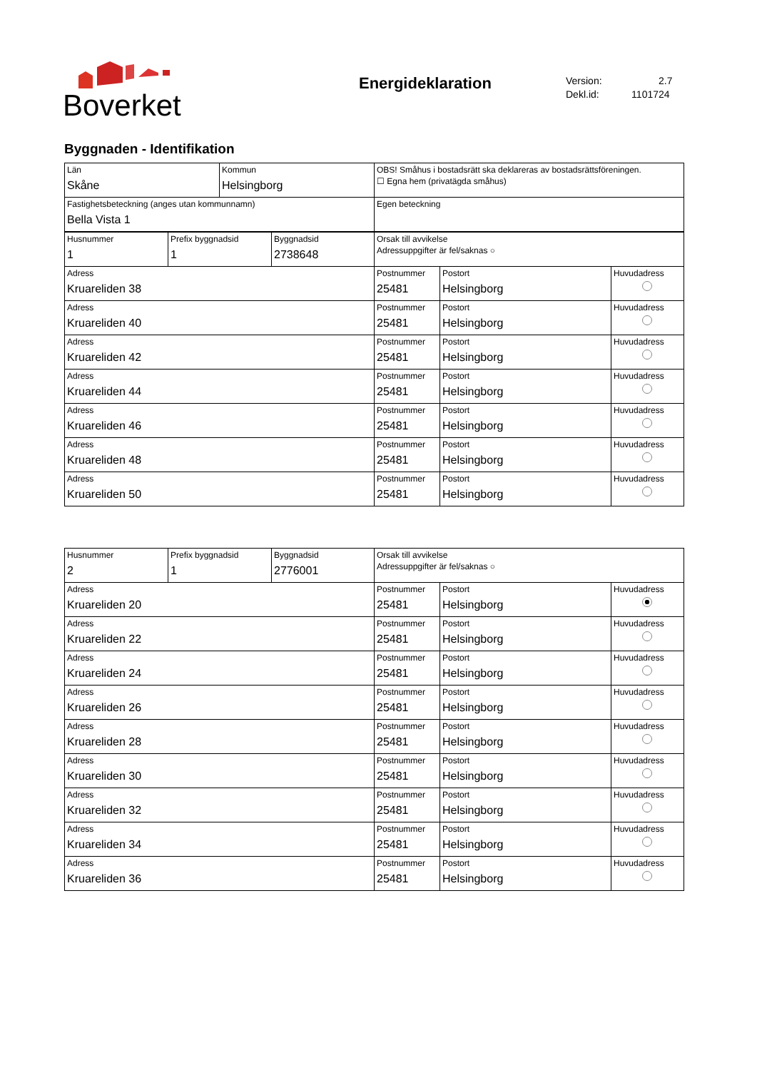Boverket Energideklaration
Version: 2.7
Dekl.id: 1101724
Byggnaden - Identifikation
| Län Skåne | Kommun Helsingborg | OBS! Småhus i bostadsrätt ska deklareras av bostadsrättsföreningen. ☐ Egna hem (privatägda småhus) |
| Fastighetsbeteckning (anges utan kommunnamn) Bella Vista 1 | | Egen beteckning |
| Husnummer 1 | Prefix byggnadsid 1 | Byggnadsid 2738648 | Orsak till avvikelse Adressuppgifter är fel/saknas ○ | | |
| Adress Kruareliden 38 | | | Postnummer 25481 | Postort Helsingborg | Huvudadress |
| Adress Kruareliden 40 | | | Postnummer 25481 | Postort Helsingborg | Huvudadress |
| Adress Kruareliden 42 | | | Postnummer 25481 | Postort Helsingborg | Huvudadress |
| Adress Kruareliden 44 | | | Postnummer 25481 | Postort Helsingborg | Huvudadress |
| Adress Kruareliden 46 | | | Postnummer 25481 | Postort Helsingborg | Huvudadress |
| Adress Kruareliden 48 | | | Postnummer 25481 | Postort Helsingborg | Huvudadress |
| Adress Kruareliden 50 | | | Postnummer 25481 | Postort Helsingborg | Huvudadress |
| Husnummer 2 | Prefix byggnadsid 1 | Byggnadsid 2776001 | Orsak till avvikelse Adressuppgifter är fel/saknas ○ | | |
| Adress Kruareliden 20 | | | Postnummer 25481 | Postort Helsingborg | Huvudadress |
| Adress Kruareliden 22 | | | Postnummer 25481 | Postort Helsingborg | Huvudadress |
| Adress Kruareliden 24 | | | Postnummer 25481 | Postort Helsingborg | Huvudadress |
| Adress Kruareliden 26 | | | Postnummer 25481 | Postort Helsingborg | Huvudadress |
| Adress Kruareliden 28 | | | Postnummer 25481 | Postort Helsingborg | Huvudadress |
| Adress Kruareliden 30 | | | Postnummer 25481 | Postort Helsingborg | Huvudadress |
| Adress Kruareliden 32 | | | Postnummer 25481 | Postort Helsingborg | Huvudadress |
| Adress Kruareliden 34 | | | Postnummer 25481 | Postort Helsingborg | Huvudadress |
| Adress Kruareliden 36 | | | Postnummer 25481 | Postort Helsingborg | Huvudadress |